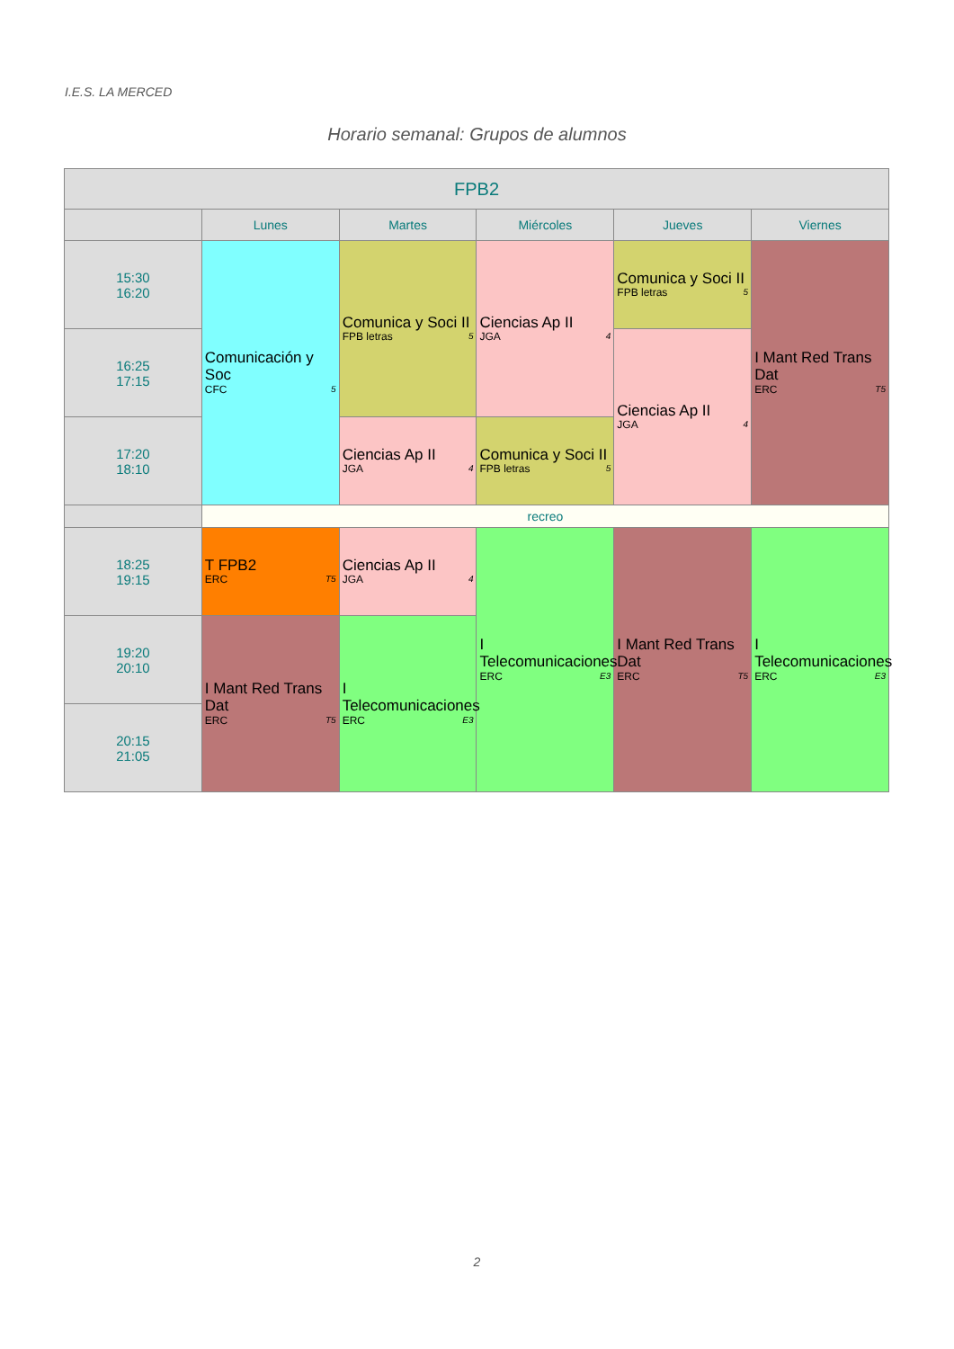I.E.S. LA MERCED
Horario semanal: Grupos de alumnos
| FPB2 | | | | | |
| --- | --- | --- | --- | --- | --- |
| | Lunes | Martes | Miércoles | Jueves | Viernes |
| 15:30 16:20 | Comunicación y Soc CFC 5 | Comunica y Soci II FPB letras 5 | Ciencias Ap II JGA 4 | Comunica y Soci II FPB letras 5 | I Mant Red Trans Dat ERC T5 |
| 16:25 17:15 | | | | Ciencias Ap II JGA 4 | |
| 17:20 18:10 | | Ciencias Ap II JGA 4 | Comunica y Soci II FPB letras 5 | | |
| | recreo | | | | |
| 18:25 19:15 | T FPB2 ERC T5 | Ciencias Ap II JGA 4 | I Telecomunicaciones ERC E3 | I Mant Red Trans Dat ERC T5 | I Telecomunicaciones ERC E3 |
| 19:20 20:10 | I Mant Red Trans Dat ERC T5 | I Telecomunicaciones ERC E3 | | | |
| 20:15 21:05 | | | | | |
2